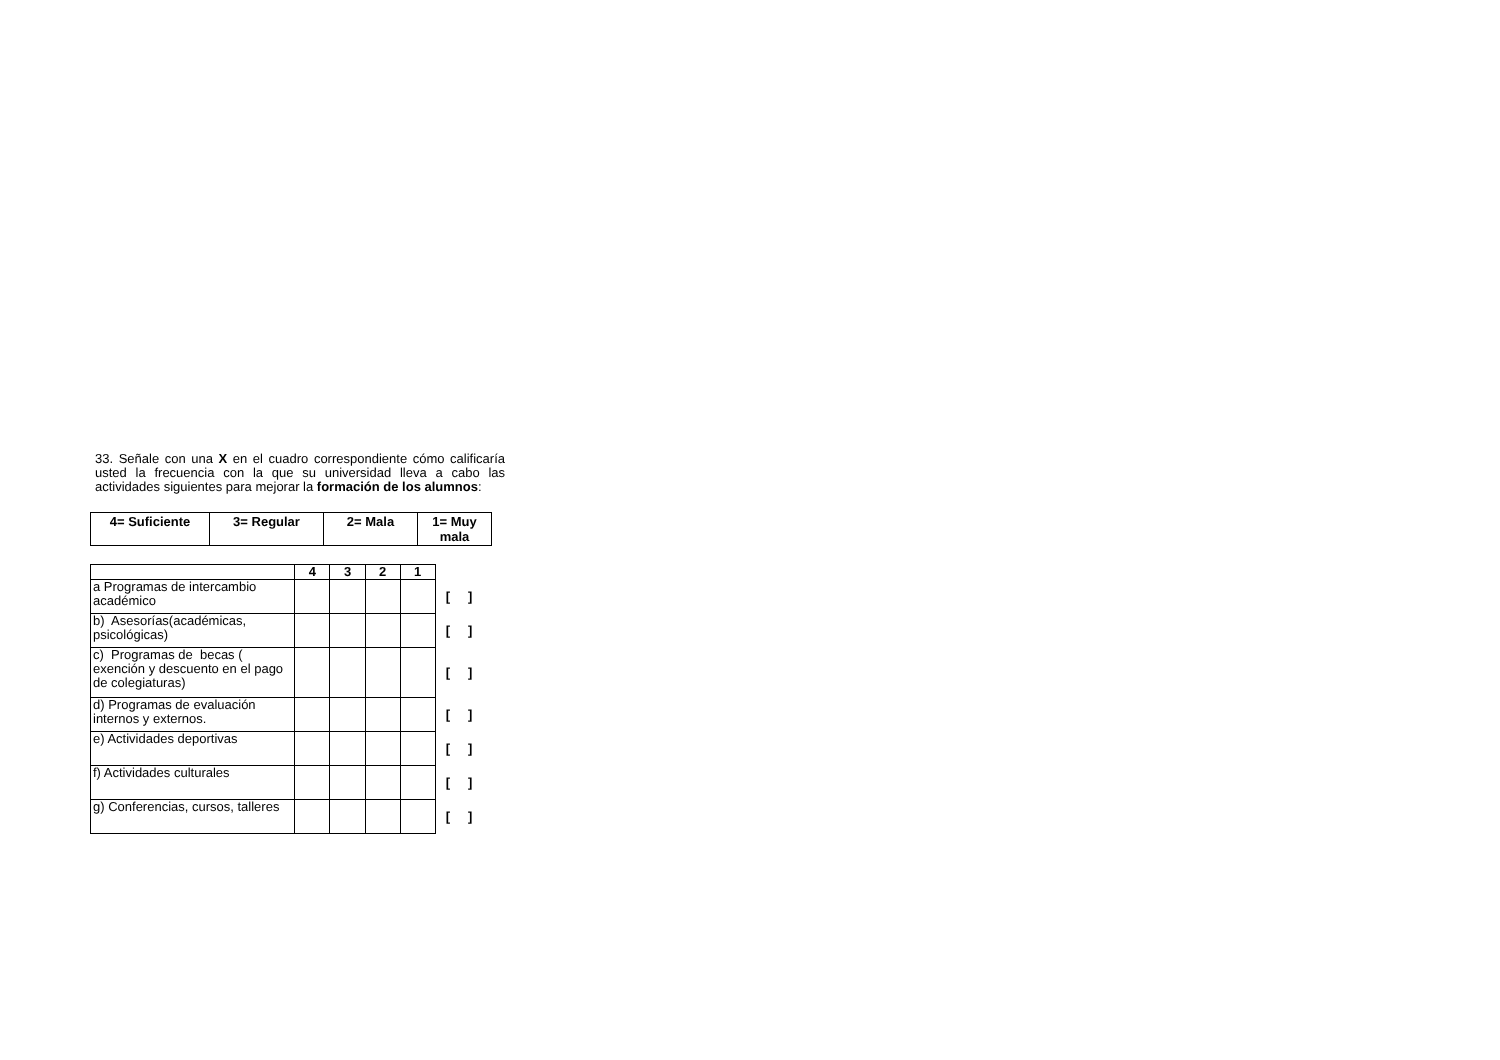33. Señale con una X en el cuadro correspondiente cómo calificaría usted la frecuencia con la que su universidad lleva a cabo las actividades siguientes para mejorar la formación de los alumnos:
| 4= Suficiente | 3= Regular | 2= Mala | 1= Muy mala |
| | 4 | 3 | 2 | 1 | |
| a Programas de intercambio académico | | | | | [ ] |
| b) Asesorías(académicas, psicológicas) | | | | | [ ] |
| c) Programas de becas ( exención y descuento en el pago de colegiaturas) | | | | | [ ] |
| d) Programas de evaluación internos y externos. | | | | | [ ] |
| e) Actividades deportivas | | | | | [ ] |
| f) Actividades culturales | | | | | [ ] |
| g) Conferencias, cursos, talleres | | | | | [ ] |